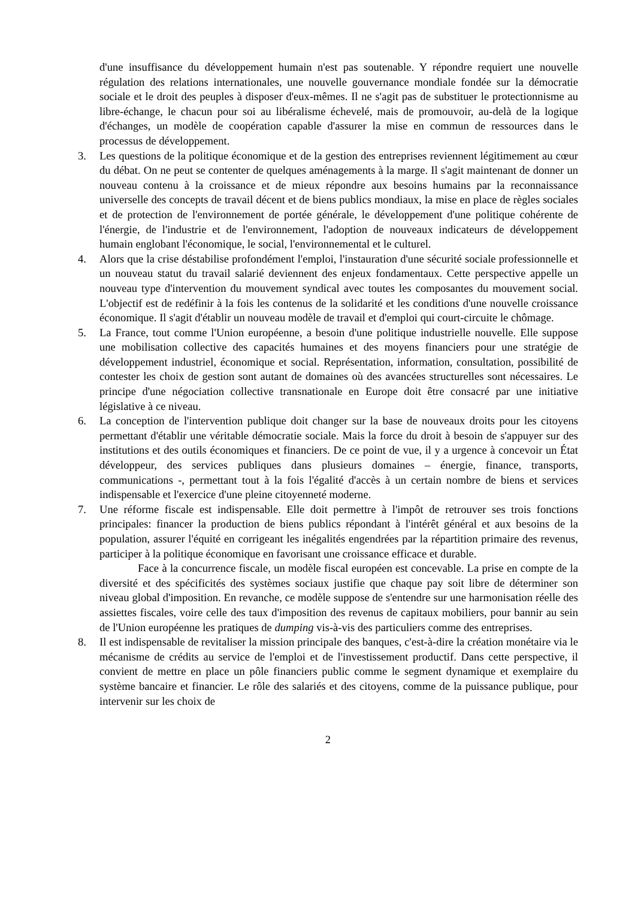d'une insuffisance du développement humain n'est pas soutenable. Y répondre requiert une nouvelle régulation des relations internationales, une nouvelle gouvernance mondiale fondée sur la démocratie sociale et le droit des peuples à disposer d'eux-mêmes. Il ne s'agit pas de substituer le protectionnisme au libre-échange, le chacun pour soi au libéralisme échevelé, mais de promouvoir, au-delà de la logique d'échanges, un modèle de coopération capable d'assurer la mise en commun de ressources dans le processus de développement.
3. Les questions de la politique économique et de la gestion des entreprises reviennent légitimement au cœur du débat. On ne peut se contenter de quelques aménagements à la marge. Il s'agit maintenant de donner un nouveau contenu à la croissance et de mieux répondre aux besoins humains par la reconnaissance universelle des concepts de travail décent et de biens publics mondiaux, la mise en place de règles sociales et de protection de l'environnement de portée générale, le développement d'une politique cohérente de l'énergie, de l'industrie et de l'environnement, l'adoption de nouveaux indicateurs de développement humain englobant l'économique, le social, l'environnemental et le culturel.
4. Alors que la crise déstabilise profondément l'emploi, l'instauration d'une sécurité sociale professionnelle et un nouveau statut du travail salarié deviennent des enjeux fondamentaux. Cette perspective appelle un nouveau type d'intervention du mouvement syndical avec toutes les composantes du mouvement social. L'objectif est de redéfinir à la fois les contenus de la solidarité et les conditions d'une nouvelle croissance économique. Il s'agit d'établir un nouveau modèle de travail et d'emploi qui court-circuite le chômage.
5. La France, tout comme l'Union européenne, a besoin d'une politique industrielle nouvelle. Elle suppose une mobilisation collective des capacités humaines et des moyens financiers pour une stratégie de développement industriel, économique et social. Représentation, information, consultation, possibilité de contester les choix de gestion sont autant de domaines où des avancées structurelles sont nécessaires. Le principe d'une négociation collective transnationale en Europe doit être consacré par une initiative législative à ce niveau.
6. La conception de l'intervention publique doit changer sur la base de nouveaux droits pour les citoyens permettant d'établir une véritable démocratie sociale. Mais la force du droit à besoin de s'appuyer sur des institutions et des outils économiques et financiers. De ce point de vue, il y a urgence à concevoir un État développeur, des services publiques dans plusieurs domaines – énergie, finance, transports, communications -, permettant tout à la fois l'égalité d'accès à un certain nombre de biens et services indispensable et l'exercice d'une pleine citoyenneté moderne.
7. Une réforme fiscale est indispensable. Elle doit permettre à l'impôt de retrouver ses trois fonctions principales: financer la production de biens publics répondant à l'intérêt général et aux besoins de la population, assurer l'équité en corrigeant les inégalités engendrées par la répartition primaire des revenus, participer à la politique économique en favorisant une croissance efficace et durable.
Face à la concurrence fiscale, un modèle fiscal européen est concevable. La prise en compte de la diversité et des spécificités des systèmes sociaux justifie que chaque pay soit libre de déterminer son niveau global d'imposition. En revanche, ce modèle suppose de s'entendre sur une harmonisation réelle des assiettes fiscales, voire celle des taux d'imposition des revenus de capitaux mobiliers, pour bannir au sein de l'Union européenne les pratiques de dumping vis-à-vis des particuliers comme des entreprises.
8. Il est indispensable de revitaliser la mission principale des banques, c'est-à-dire la création monétaire via le mécanisme de crédits au service de l'emploi et de l'investissement productif. Dans cette perspective, il convient de mettre en place un pôle financiers public comme le segment dynamique et exemplaire du système bancaire et financier. Le rôle des salariés et des citoyens, comme de la puissance publique, pour intervenir sur les choix de
2